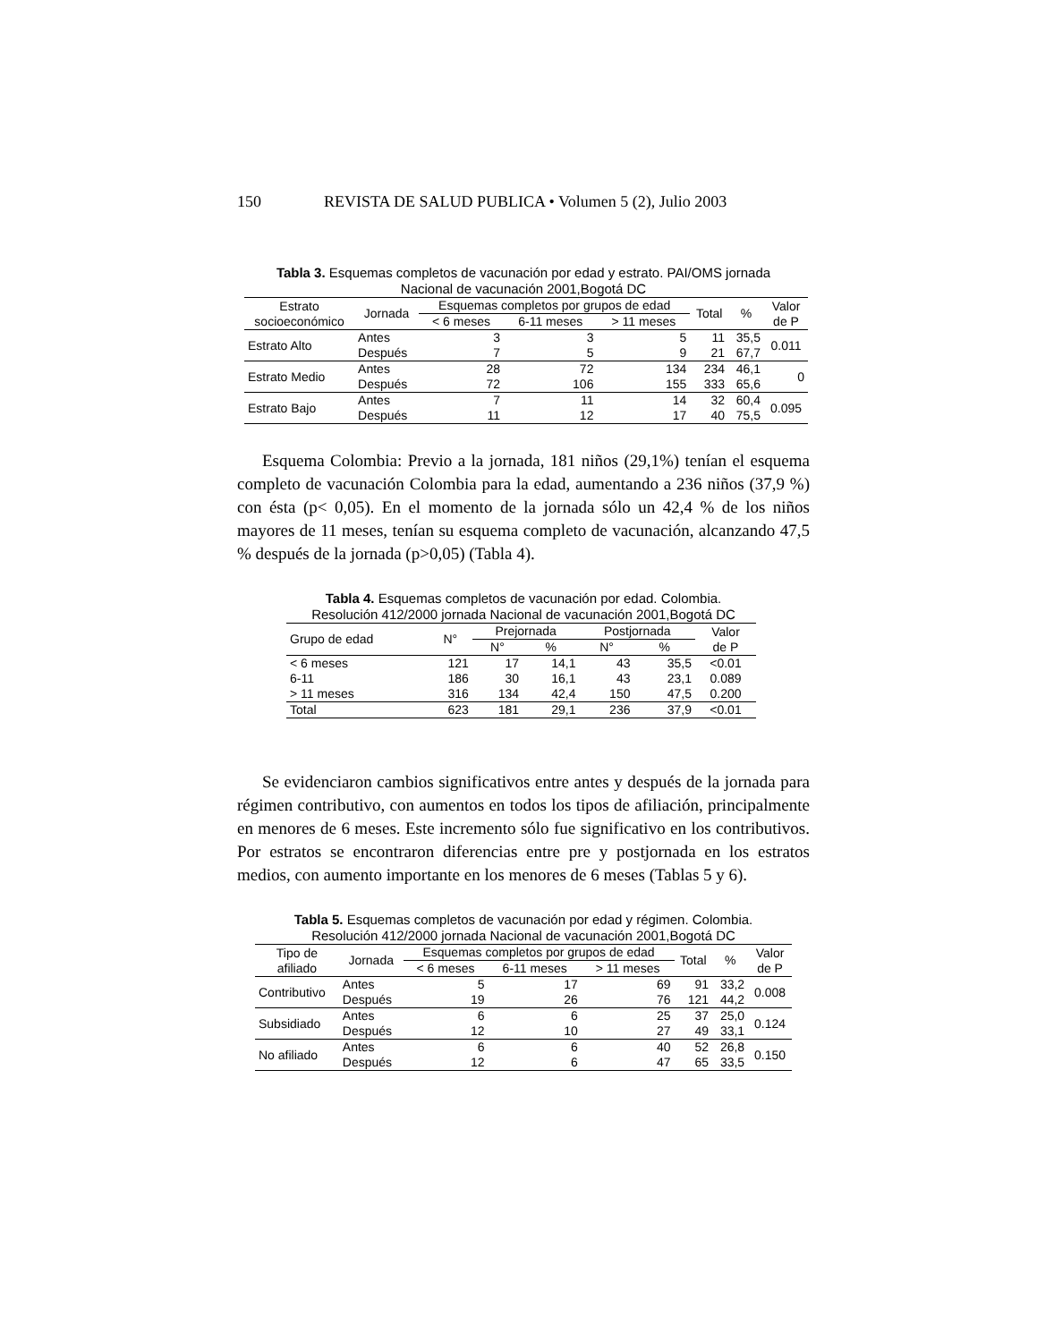150 REVISTA DE SALUD PUBLICA • Volumen 5 (2), Julio 2003
Tabla 3. Esquemas completos de vacunación por edad y estrato. PAI/OMS jornada
Nacional de vacunación 2001,Bogotá DC
| Estrato socioeconómico | Jornada | Esquemas completos por grupos de edad | | | Total | % | Valor de P |
| --- | --- | --- | --- | --- | --- | --- | --- |
| | | < 6 meses | 6-11 meses | > 11 meses | | | |
| Estrato Alto | Antes | 3 | 3 | 5 | 11 | 35,5 | 0.011 |
| | Después | 7 | 5 | 9 | 21 | 67,7 | |
| Estrato Medio | Antes | 28 | 72 | 134 | 234 | 46,1 | 0 |
| | Después | 72 | 106 | 155 | 333 | 65,6 | |
| Estrato Bajo | Antes | 7 | 11 | 14 | 32 | 60,4 | 0.095 |
| | Después | 11 | 12 | 17 | 40 | 75,5 | |
Esquema Colombia: Previo a la jornada, 181 niños (29,1%) tenían el esquema completo de vacunación Colombia para la edad, aumentando a 236 niños (37,9 %) con ésta (p< 0,05). En el momento de la jornada sólo un 42,4 % de los niños mayores de 11 meses, tenían su esquema completo de vacunación, alcanzando 47,5 % después de la jornada (p>0,05) (Tabla 4).
Tabla 4. Esquemas completos de vacunación por edad. Colombia.
Resolución 412/2000 jornada Nacional de vacunación 2001,Bogotá DC
| Grupo de edad | N° | Prejornada | | Postjornada | | Valor de P |
| --- | --- | --- | --- | --- | --- | --- |
| | | N° | % | N° | % | |
| < 6 meses | 121 | 17 | 14,1 | 43 | 35,5 | <0.01 |
| 6-11 | 186 | 30 | 16,1 | 43 | 23,1 | 0.089 |
| > 11 meses | 316 | 134 | 42,4 | 150 | 47,5 | 0.200 |
| Total | 623 | 181 | 29,1 | 236 | 37,9 | <0.01 |
Se evidenciaron cambios significativos entre antes y después de la jornada para régimen contributivo, con aumentos en todos los tipos de afiliación, principalmente en menores de 6 meses. Este incremento sólo fue significativo en los contributivos. Por estratos se encontraron diferencias entre pre y postjornada en los estratos medios, con aumento importante en los menores de 6 meses (Tablas 5 y 6).
Tabla 5. Esquemas completos de vacunación por edad y régimen. Colombia.
Resolución 412/2000 jornada Nacional de vacunación 2001,Bogotá DC
| Tipo de afiliado | Jornada | Esquemas completos por grupos de edad | | | Total | % | Valor de P |
| --- | --- | --- | --- | --- | --- | --- | --- |
| | | < 6 meses | 6-11 meses | > 11 meses | | | |
| Contributivo | Antes | 5 | 17 | 69 | 91 | 33,2 | 0.008 |
| | Después | 19 | 26 | 76 | 121 | 44,2 | |
| Subsidiado | Antes | 6 | 6 | 25 | 37 | 25,0 | 0.124 |
| | Después | 12 | 10 | 27 | 49 | 33,1 | |
| No afiliado | Antes | 6 | 6 | 40 | 52 | 26,8 | 0.150 |
| | Después | 12 | 6 | 47 | 65 | 33,5 | |